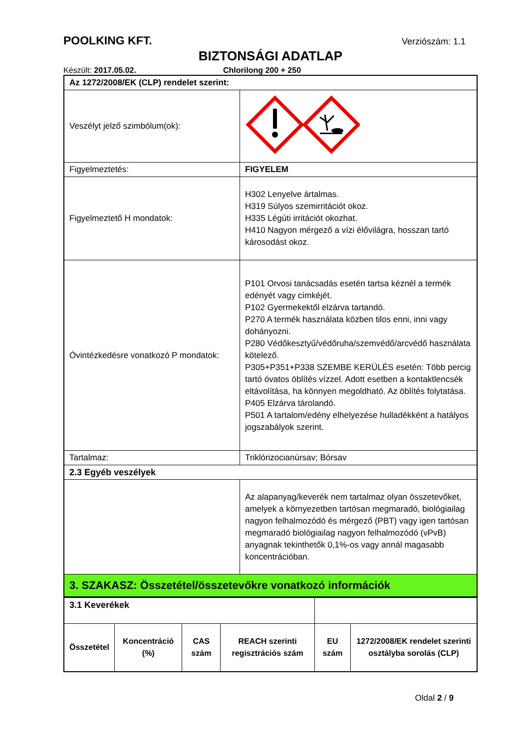POOLKING KFT. Verziószám: 1.1
BIZTONSÁGI ADATLAP
Készült: 2017.05.02. Chlorilong 200 + 250
| Az 1272/2008/EK (CLP) rendelet szerint: | |
| Veszélyt jelző szimbólum(ok): | |
| Figyelmeztetés: | FIGYELEM |
| Figyelmeztető H mondatok: | H302 Lenyelve ártalmas. H319 Súlyos szemirritációt okoz. H335 Légúti irritációt okozhat. H410 Nagyon mérgező a vízi élővilágra, hosszan tartó károsodást okoz. |
| Óvintézkedésre vonatkozó P mondatok: | P101 Orvosi tanácsadás esetén tartsa kéznél a termék edényét vagy címkéjét. P102 Gyermekektől elzárva tartandó. P270 A termék használata közben tilos enni, inni vagy dohányozni. P280 Védőkesztyű/védőruha/szemvédő/arcvédő használata kötelező. P305+P351+P338 SZEMBE KERÜLÉS esetén: Több percig tartó óvatos öblítés vízzel. Adott esetben a kontaktlencsék eltávolítása, ha könnyen megoldható. Az öblítés folytatása. P405 Elzárva tárolandó. P501 A tartalom/edény elhelyezése hulladékként a hatályos jogszabályok szerint. |
| Tartalmaz: | Triklórizocianúrsav; Bórsav |
| 2.3 Egyéb veszélyek | |
| | Az alapanyag/keverék nem tartalmaz olyan összetevőket, amelyek a környezetben tartósan megmaradó, biológiailag nagyon felhalmozódó és mérgező (PBT) vagy igen tartósan megmaradó biológiailag nagyon felhalmozódó (vPvB) anyagnak tekinthetők 0,1%-os vagy annál magasabb koncentrációban. |
| 3. SZAKASZ: Összetétel/összetevőkre vonatkozó információk | |
| 3.1 Keverékek | | | | | |
| Összetétel | Koncentráció (%) | CAS szám | REACH szerinti regisztrációs szám | EU szám | 1272/2008/EK rendelet szerinti osztályba sorolás (CLP) |
Oldal 2 / 9